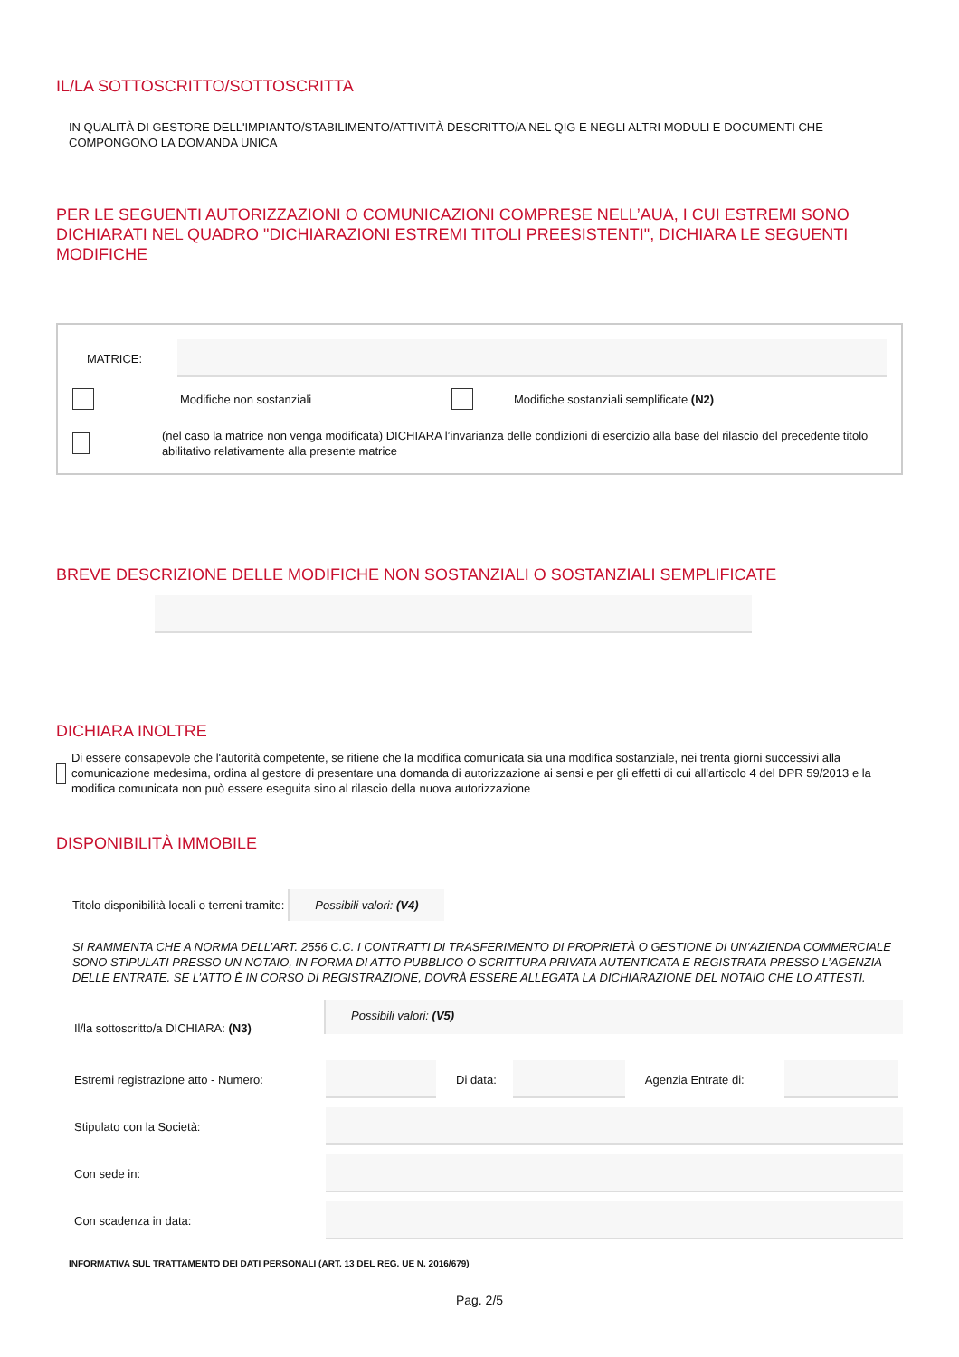IL/LA SOTTOSCRITTO/SOTTOSCRITTA
IN QUALITÀ DI GESTORE DELL'IMPIANTO/STABILIMENTO/ATTIVITÀ DESCRITTO/A NEL QIG E NEGLI ALTRI MODULI E DOCUMENTI CHE COMPONGONO LA DOMANDA UNICA
PER LE SEGUENTI AUTORIZZAZIONI O COMUNICAZIONI COMPRESE NELL’AUA, I CUI ESTREMI SONO DICHIARATI NEL QUADRO "DICHIARAZIONI ESTREMI TITOLI PREESISTENTI", DICHIARA LE SEGUENTI MODIFICHE
MATRICE:
Modifiche non sostanziali Modifiche sostanziali semplificate (N2)
(nel caso la matrice non venga modificata) DICHIARA l’invarianza delle condizioni di esercizio alla base del rilascio del precedente titolo abilitativo relativamente alla presente matrice
BREVE DESCRIZIONE DELLE MODIFICHE NON SOSTANZIALI O SOSTANZIALI SEMPLIFICATE
DICHIARA INOLTRE
Di essere consapevole che l'autorità competente, se ritiene che la modifica comunicata sia una modifica sostanziale, nei trenta giorni successivi alla comunicazione medesima, ordina al gestore di presentare una domanda di autorizzazione ai sensi e per gli effetti di cui all'articolo 4 del DPR 59/2013 e la modifica comunicata non può essere eseguita sino al rilascio della nuova autorizzazione
DISPONIBILITÀ IMMOBILE
Titolo disponibilità locali o terreni tramite: Possibili valori: (V4)
SI RAMMENTA CHE A NORMA DELL’ART. 2556 C.C. I CONTRATTI DI TRASFERIMENTO DI PROPRIETÀ O GESTIONE DI UN’AZIENDA COMMERCIALE SONO STIPULATI PRESSO UN NOTAIO, IN FORMA DI ATTO PUBBLICO O SCRITTURA PRIVATA AUTENTICATA E REGISTRATA PRESSO L’AGENZIA DELLE ENTRATE. SE L’ATTO È IN CORSO DI REGISTRAZIONE, DOVRÀ ESSERE ALLEGATA LA DICHIARAZIONE DEL NOTAIO CHE LO ATTESTI.
Il/la sottoscritto/a DICHIARA: (N3) Possibili valori: (V5)
Estremi registrazione atto - Numero:
Di data: Agenzia Entrate di:
Stipulato con la Società:
Con sede in:
Con scadenza in data:
INFORMATIVA SUL TRATTAMENTO DEI DATI PERSONALI (ART. 13 DEL REG. UE N. 2016/679)
Pag. 2/5